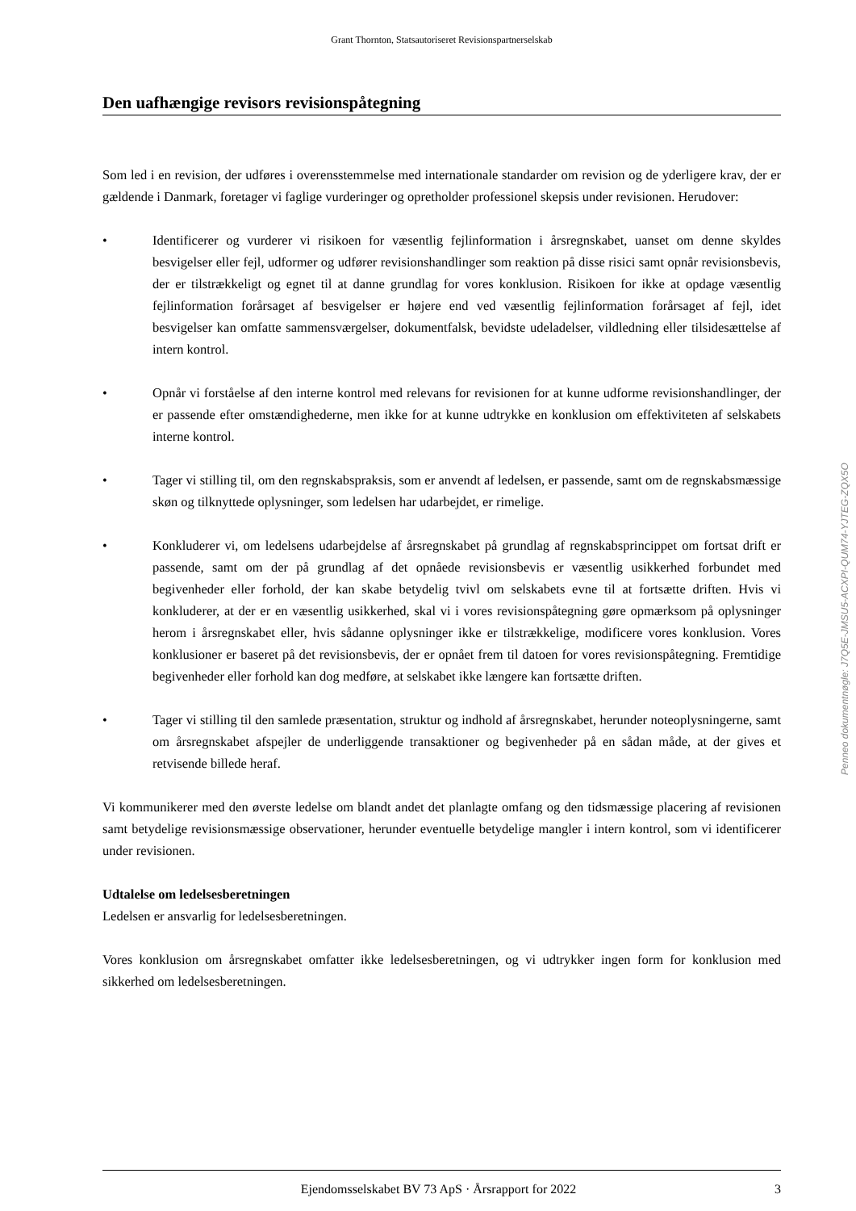Grant Thornton, Statsautoriseret Revisionspartnerselskab
Den uafhængige revisors revisionspåtegning
Som led i en revision, der udføres i overensstemmelse med internationale standarder om revision og de yderligere krav, der er gældende i Danmark, foretager vi faglige vurderinger og opretholder professionel skepsis under revisionen. Herudover:
• Identificerer og vurderer vi risikoen for væsentlig fejlinformation i årsregnskabet, uanset om denne skyldes besvigelser eller fejl, udformer og udfører revisionshandlinger som reaktion på disse risici samt opnår revisionsbevis, der er tilstrækkeligt og egnet til at danne grundlag for vores konklusion. Risikoen for ikke at opdage væsentlig fejlinformation forårsaget af besvigelser er højere end ved væsentlig fejlinformation forårsaget af fejl, idet besvigelser kan omfatte sammensværgelser, dokumentfalsk, bevidste udeladelser, vildledning eller tilsidesættelse af intern kontrol.
• Opnår vi forståelse af den interne kontrol med relevans for revisionen for at kunne udforme revisionshandlinger, der er passende efter omstændighederne, men ikke for at kunne udtrykke en konklusion om effektiviteten af selskabets interne kontrol.
• Tager vi stilling til, om den regnskabspraksis, som er anvendt af ledelsen, er passende, samt om de regnskabsmæssige skøn og tilknyttede oplysninger, som ledelsen har udarbejdet, er rimelige.
• Konkluderer vi, om ledelsens udarbejdelse af årsregnskabet på grundlag af regnskabsprincippet om fortsat drift er passende, samt om der på grundlag af det opnåede revisionsbevis er væsentlig usikkerhed forbundet med begivenheder eller forhold, der kan skabe betydelig tvivl om selskabets evne til at fortsætte driften. Hvis vi konkluderer, at der er en væsentlig usikkerhed, skal vi i vores revisionspåtegning gøre opmærksom på oplysninger herom i årsregnskabet eller, hvis sådanne oplysninger ikke er tilstrækkelige, modificere vores konklusion. Vores konklusioner er baseret på det revisionsbevis, der er opnået frem til datoen for vores revisionspåtegning. Fremtidige begivenheder eller forhold kan dog medføre, at selskabet ikke længere kan fortsætte driften.
• Tager vi stilling til den samlede præsentation, struktur og indhold af årsregnskabet, herunder noteoplysningerne, samt om årsregnskabet afspejler de underliggende transaktioner og begivenheder på en sådan måde, at der gives et retvisende billede heraf.
Vi kommunikerer med den øverste ledelse om blandt andet det planlagte omfang og den tidsmæssige placering af revisionen samt betydelige revisionsmæssige observationer, herunder eventuelle betydelige mangler i intern kontrol, som vi identificerer under revisionen.
Udtalelse om ledelsesberetningen
Ledelsen er ansvarlig for ledelsesberetningen.
Vores konklusion om årsregnskabet omfatter ikke ledelsesberetningen, og vi udtrykker ingen form for konklusion med sikkerhed om ledelsesberetningen.
Ejendomsselskabet BV 73 ApS · Årsrapport for 2022 3
Penneo dokumentnøgle: J7Q5E-JMSU5-ACXPI-QUM74-YJTEG-ZQX5O